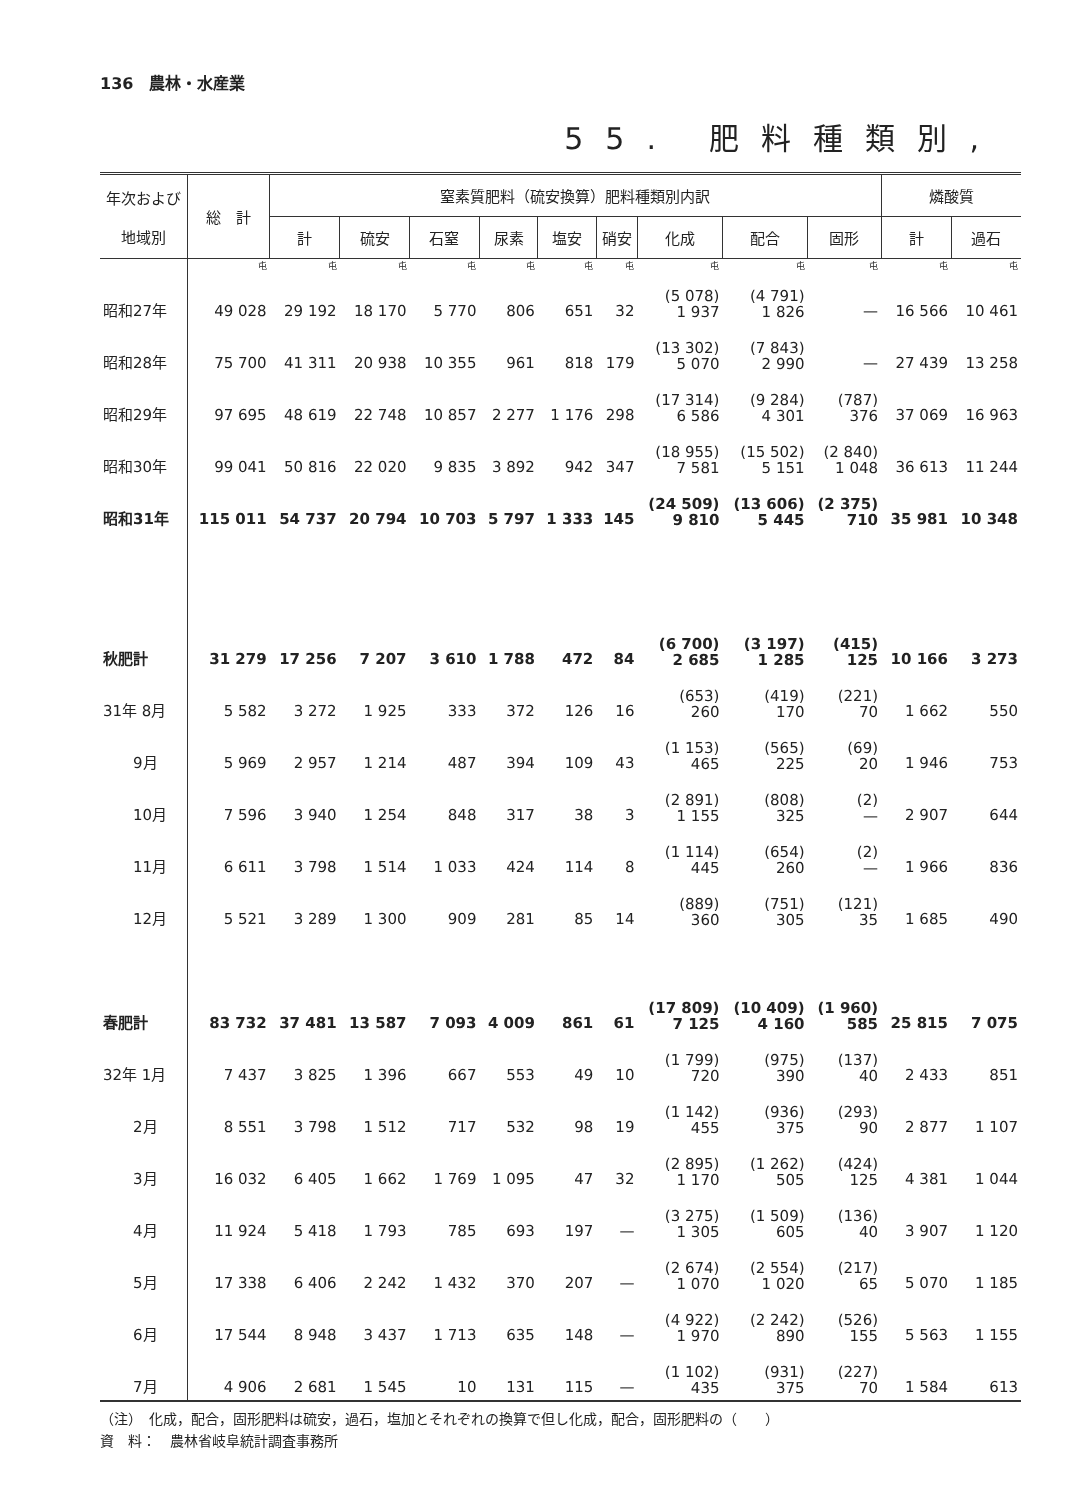136　農林・水産業
55. 肥料種類別,
| 年次および 地域別 | 総 計 | 窒素質肥料（硫安換算）肥料種類別内訳 | | | | | | | | | 燐酸質 | |
| --- | --- | --- | --- | --- | --- | --- | --- | --- | --- | --- | --- | --- |
| | | 計 | 硫安 | 石窒 | 尿素 | 塩安 | 硝安 | 化成 | 配合 | 固形 | 計 | 過石 |
| | 屯 | 屯 | 屯 | 屯 | 屯 | 屯 | 屯 | 屯 | 屯 | 屯 | 屯 | 屯 |
| 昭和27年 | 49 028 | 29 192 | 18 170 | 5 770 | 806 | 651 | 32 | (5 078) 1 937 | (4 791) 1 826 | — | 16 566 | 10 461 |
| 昭和28年 | 75 700 | 41 311 | 20 938 | 10 355 | 961 | 818 | 179 | (13 302) 5 070 | (7 843) 2 990 | — | 27 439 | 13 258 |
| 昭和29年 | 97 695 | 48 619 | 22 748 | 10 857 | 2 277 | 1 176 | 298 | (17 314) 6 586 | (9 284) 4 301 | (787) 376 | 37 069 | 16 963 |
| 昭和30年 | 99 041 | 50 816 | 22 020 | 9 835 | 3 892 | 942 | 347 | (18 955) 7 581 | (15 502) 5 151 | (2 840) 1 048 | 36 613 | 11 244 |
| 昭和31年 | 115 011 | 54 737 | 20 794 | 10 703 | 5 797 | 1 333 | 145 | (24 509) 9 810 | (13 606) 5 445 | (2 375) 710 | 35 981 | 10 348 |
| 秋肥計 | 31 279 | 17 256 | 7 207 | 3 610 | 1 788 | 472 | 84 | (6 700) 2 685 | (3 197) 1 285 | (415) 125 | 10 166 | 3 273 |
| 31年 8月 | 5 582 | 3 272 | 1 925 | 333 | 372 | 126 | 16 | (653) 260 | (419) 170 | (221) 70 | 1 662 | 550 |
| 9月 | 5 969 | 2 957 | 1 214 | 487 | 394 | 109 | 43 | (1 153) 465 | (565) 225 | (69) 20 | 1 946 | 753 |
| 10月 | 7 596 | 3 940 | 1 254 | 848 | 317 | 38 | 3 | (2 891) 1 155 | (808) 325 | (2) — | 2 907 | 644 |
| 11月 | 6 611 | 3 798 | 1 514 | 1 033 | 424 | 114 | 8 | (1 114) 445 | (654) 260 | (2) — | 1 966 | 836 |
| 12月 | 5 521 | 3 289 | 1 300 | 909 | 281 | 85 | 14 | (889) 360 | (751) 305 | (121) 35 | 1 685 | 490 |
| 春肥計 | 83 732 | 37 481 | 13 587 | 7 093 | 4 009 | 861 | 61 | (17 809) 7 125 | (10 409) 4 160 | (1 960) 585 | 25 815 | 7 075 |
| 32年 1月 | 7 437 | 3 825 | 1 396 | 667 | 553 | 49 | 10 | (1 799) 720 | (975) 390 | (137) 40 | 2 433 | 851 |
| 2月 | 8 551 | 3 798 | 1 512 | 717 | 532 | 98 | 19 | (1 142) 455 | (936) 375 | (293) 90 | 2 877 | 1 107 |
| 3月 | 16 032 | 6 405 | 1 662 | 1 769 | 1 095 | 47 | 32 | (2 895) 1 170 | (1 262) 505 | (424) 125 | 4 381 | 1 044 |
| 4月 | 11 924 | 5 418 | 1 793 | 785 | 693 | 197 | — | (3 275) 1 305 | (1 509) 605 | (136) 40 | 3 907 | 1 120 |
| 5月 | 17 338 | 6 406 | 2 242 | 1 432 | 370 | 207 | — | (2 674) 1 070 | (2 554) 1 020 | (217) 65 | 5 070 | 1 185 |
| 6月 | 17 544 | 8 948 | 3 437 | 1 713 | 635 | 148 | — | (4 922) 1 970 | (2 242) 890 | (526) 155 | 5 563 | 1 155 |
| 7月 | 4 906 | 2 681 | 1 545 | 10 | 131 | 115 | — | (1 102) 435 | (931) 375 | (227) 70 | 1 584 | 613 |
（注）　化成，配合，固形肥料は硫安，過石，塩加とそれぞれの換算で但し化成，配合，固形肥料の（　　）
資　料：　農林省岐阜統計調査事務所